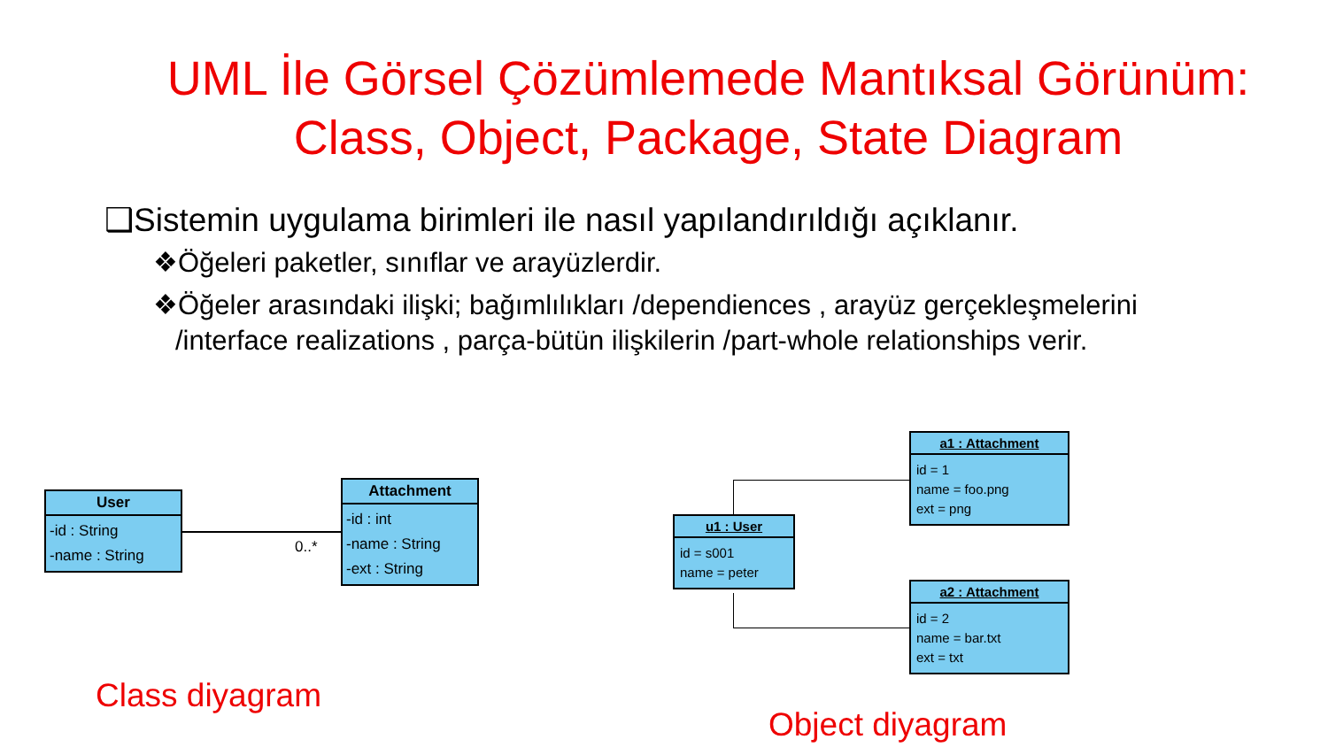UML İle Görsel Çözümlemede Mantıksal Görünüm:
Class, Object, Package, State Diagram
❑Sistemin uygulama birimleri ile nasıl yapılandırıldığı açıklanır.
❖Öğeleri paketler, sınıflar ve arayüzlerdir.
❖Öğeler arasındaki ilişki; bağımlılıkları /dependiences , arayüz gerçekleşmelerini /interface realizations , parça-bütün ilişkilerin /part-whole relationships verir.
User
-id : String
-name : String
0..*
Attachment
-id : int
-name : String
-ext : String
u1 : User
id = s001
name = peter
a1 : Attachment
id = 1
name = foo.png
ext = png
a2 : Attachment
id = 2
name = bar.txt
ext = txt
Class diyagram
Object diyagram